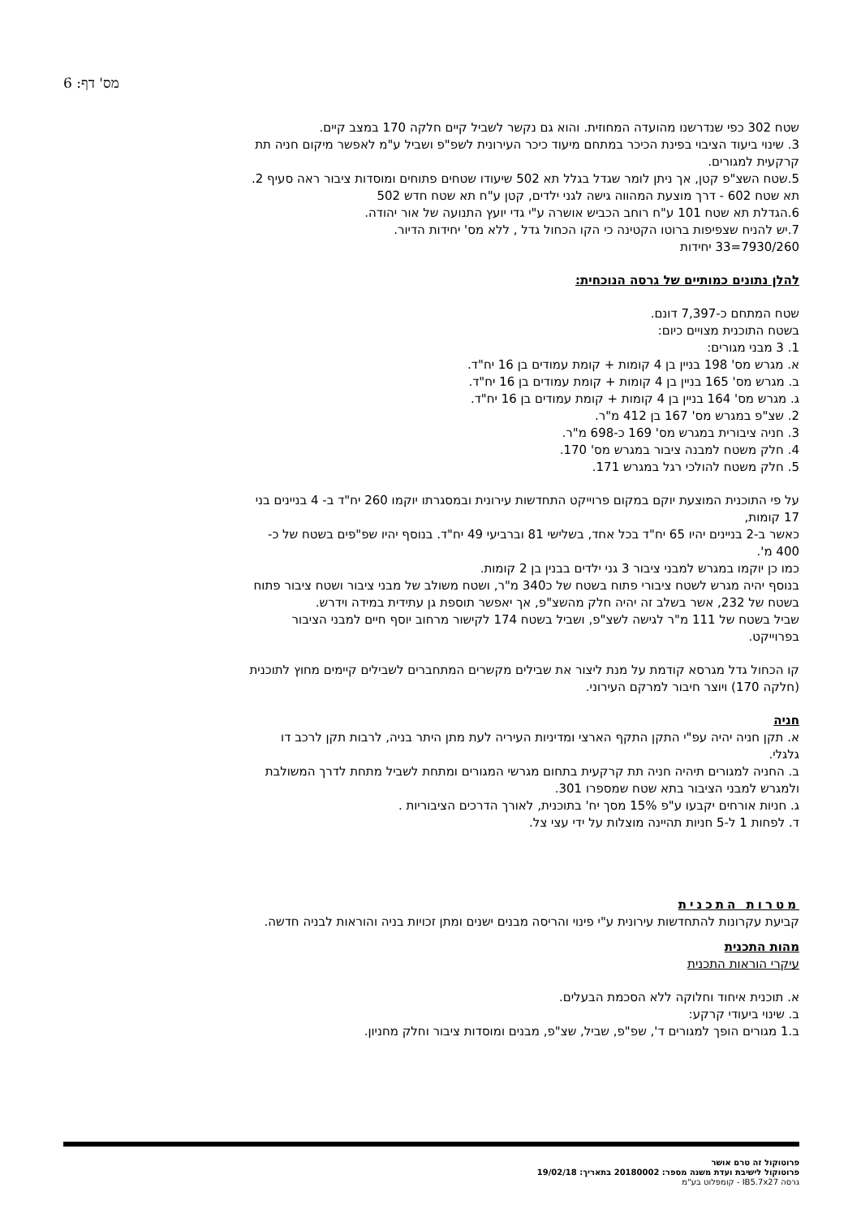מס' דף: 6
שטח 302 כפי שנדרשנו מהועדה המחוזית. והוא גם נקשר לשביל קיים חלקה 170 במצב קיים.
3. שינוי ביעוד הציבוי בפינת הכיכר במתחם מיעוד כיכר העירונית לשפ"פ ושביל ע"מ לאפשר מיקום חניה תת קרקעית למגורים.
5.שטח השצ"פ קטן, אך ניתן לומר שגדל בגלל תא 502 שיעודו שטחים פתוחים ומוסדות ציבור ראה סעיף 2. תא שטח 602 - דרך מוצעת המהווה גישה לגני ילדים, קטן ע"ח תא שטח חדש 502
6.הגדלת תא שטח 101 ע"ח רוחב הכביש אושרה ע"י גדי יועץ התנועה של אור יהודה.
7.יש להניח שצפיפות ברוטו הקטינה כי הקו הכחול גדל , ללא מס' יחידות הדיור.
7930/260=33 יחידות
להלן נתונים כמותיים של גרסה הנוכחית:
שטח המתחם כ-7,397 דונם.
בשטח התוכנית מצויים כיום:
1. 3 מבני מגורים:
א. מגרש מס' 198 בניין בן 4 קומות + קומת עמודים בן 16 יח"ד.
ב. מגרש מס' 165 בניין בן 4 קומות + קומת עמודים בן 16 יח"ד.
ג. מגרש מס' 164 בניין בן 4 קומות + קומת עמודים בן 16 יח"ד.
2. שצ"פ במגרש מס' 167 בן 412 מ"ר.
3. חניה ציבורית במגרש מס' 169 כ-698 מ"ר.
4. חלק משטח למבנה ציבור במגרש מס' 170.
5. חלק משטח להולכי רגל במגרש 171.
על פי התוכנית המוצעת יוקם במקום פרוייקט התחדשות עירונית ובמסגרתו יוקמו 260 יח"ד ב- 4 בניינים בני 17 קומות,
כאשר ב-2 בניינים יהיו 65 יח"ד בכל אחד, בשלישי 81 וברביעי 49 יח"ד. בנוסף יהיו שפ"פים בשטח של כ- 400 מ'.
כמו כן יוקמו במגרש למבני ציבור 3 גני ילדים בבנין בן 2 קומות.
בנוסף יהיה מגרש לשטח ציבורי פתוח בשטח של כ340 מ"ר, ושטח משולב של מבני ציבור ושטח ציבור פתוח בשטח של 232, אשר בשלב זה יהיה חלק מהשצ"פ, אך יאפשר תוספת גן עתידית במידה וידרש.
שביל בשטח של 111 מ"ר לגישה לשצ"פ, ושביל בשטח 174 לקישור מרחוב יוסף חיים למבני הציבור בפרוייקט.
קו הכחול גדל מגרסא קודמת על מנת ליצור את שבילים מקשרים המתחברים לשבילים קיימים מחוץ לתוכנית (חלקה 170) ויוצר חיבור למרקם העירוני.
חניה
א. תקן חניה יהיה עפ"י התקן התקף הארצי ומדיניות העיריה לעת מתן היתר בניה, לרבות תקן לרכב דו גלגלי.
ב. החניה למגורים תיהיה חניה תת קרקעית בתחום מגרשי המגורים ומתחת לשביל מתחת לדרך המשולבת ולמגרש למבני הציבור בתא שטח שמספרו 301.
ג. חניות אורחים יקבעו ע"פ 15% מסך יח' בתוכנית, לאורך הדרכים הציבוריות .
ד. לפחות 1 ל-5 חניות תהיינה מוצלות על ידי עצי צל.
מטרות התכנית
קביעת עקרונות להתחדשות עירונית ע"י פינוי והריסה מבנים ישנים ומתן זכויות בניה והוראות לבניה חדשה.
מהות התכנית
עיקרי הוראות התכנית
א. תוכנית איחוד וחלוקה ללא הסכמת הבעלים.
ב. שינוי ביעודי קרקע:
ב.1 מגורים הופך למגורים ד', שפ"פ, שביל, שצ"פ, מבנים ומוסדות ציבור וחלק מחניון.
פרוטוקול זה טרם אושר
פרוטוקול לישיבת ועדת משנה מספר: 20180002 בתאריך: 19/02/18
גרסה IB5.7x27 - קומפלוט בע"מ